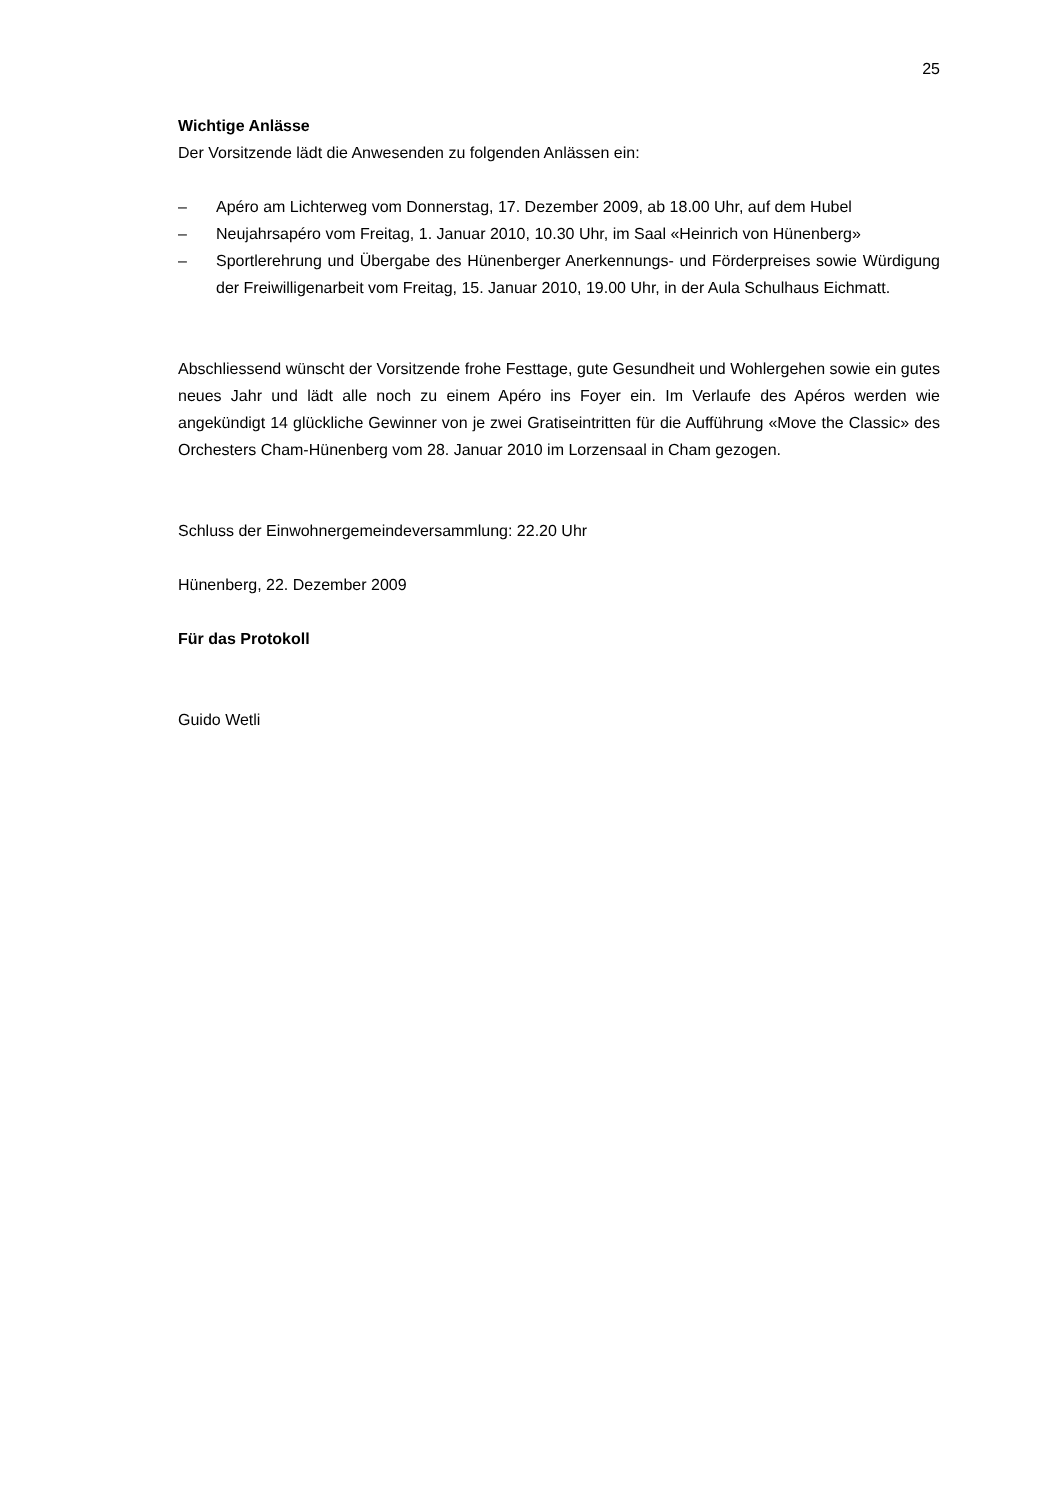25
Wichtige Anlässe
Der Vorsitzende lädt die Anwesenden zu folgenden Anlässen ein:
– Apéro am Lichterweg vom Donnerstag, 17. Dezember 2009, ab 18.00 Uhr, auf dem Hubel
– Neujahrsapéro vom Freitag, 1. Januar 2010, 10.30 Uhr, im Saal «Heinrich von Hünenberg»
– Sportlerehrung und Übergabe des Hünenberger Anerkennungs- und Förderpreises sowie Würdigung der Freiwilligenarbeit vom Freitag, 15. Januar 2010, 19.00 Uhr, in der Aula Schulhaus Eichmatt.
Abschliessend wünscht der Vorsitzende frohe Festtage, gute Gesundheit und Wohlergehen sowie ein gutes neues Jahr und lädt alle noch zu einem Apéro ins Foyer ein. Im Verlaufe des Apéros werden wie angekündigt 14 glückliche Gewinner von je zwei Gratiseintritten für die Aufführung «Move the Classic» des Orchesters Cham-Hünenberg vom 28. Januar 2010 im Lorzensaal in Cham gezogen.
Schluss der Einwohnergemeindeversammlung: 22.20 Uhr
Hünenberg, 22. Dezember 2009
Für das Protokoll
Guido Wetli